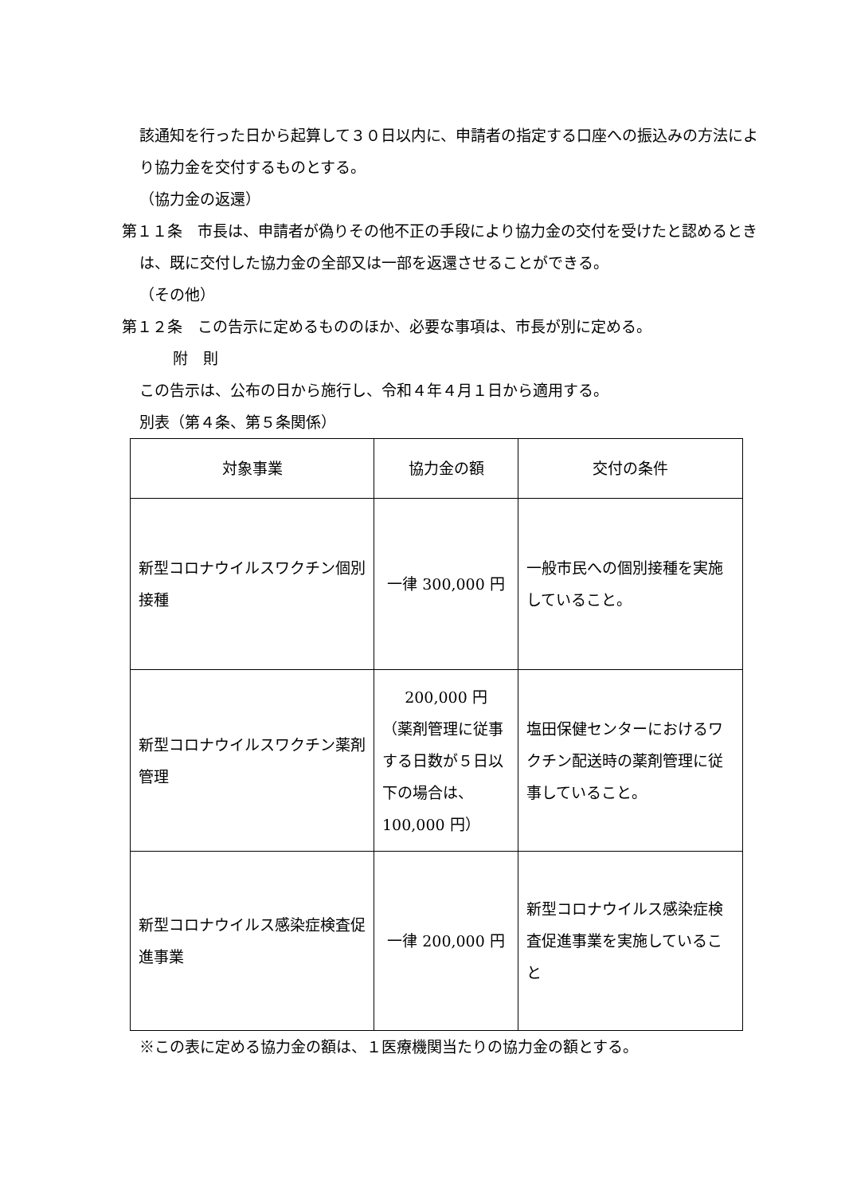該通知を行った日から起算して３０日以内に、申請者の指定する口座への振込みの方法により協力金を交付するものとする。
（協力金の返還）
第１１条　市長は、申請者が偽りその他不正の手段により協力金の交付を受けたと認めるときは、既に交付した協力金の全部又は一部を返還させることができる。
（その他）
第１２条　この告示に定めるもののほか、必要な事項は、市長が別に定める。
附　則
この告示は、公布の日から施行し、令和４年４月１日から適用する。
別表（第４条、第５条関係）
| 対象事業 | 協力金の額 | 交付の条件 |
| 新型コロナウイルスワクチン個別接種 | 一律 300,000 円 | 一般市民への個別接種を実施していること。 |
| 新型コロナウイルスワクチン薬剤管理 | 200,000 円 （薬剤管理に従事する日数が５日以下の場合は、100,000 円） | 塩田保健センターにおけるワクチン配送時の薬剤管理に従事していること。 |
| 新型コロナウイルス感染症検査促進事業 | 一律 200,000 円 | 新型コロナウイルス感染症検査促進事業を実施していること |
※この表に定める協力金の額は、１医療機関当たりの協力金の額とする。